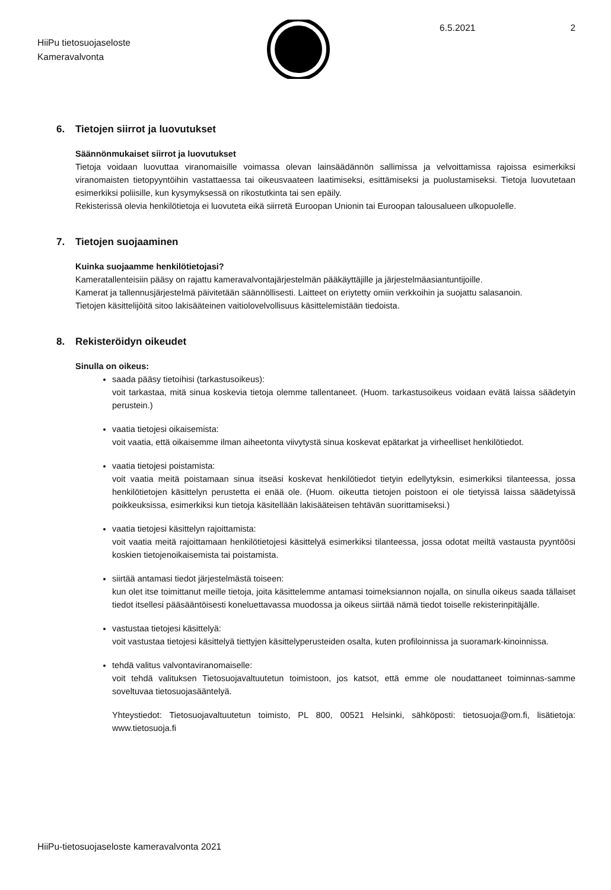HiiPu tietosuojaseloste
Kameravalvonta
6.5.2021 2
6. Tietojen siirrot ja luovutukset
Säännönmukaiset siirrot ja luovutukset
Tietoja voidaan luovuttaa viranomaisille voimassa olevan lainsäädännön sallimissa ja velvoittamissa rajoissa esimerkiksi viranomaisten tietopyyntöihin vastattaessa tai oikeusvaateen laatimiseksi, esittämiseksi ja puolustamiseksi. Tietoja luovutetaan esimerkiksi poliisille, kun kysymyksessä on rikostutkinta tai sen epäily.
Rekisterissä olevia henkilötietoja ei luovuteta eikä siirretä Euroopan Unionin tai Euroopan talousalueen ulkopuolelle.
7. Tietojen suojaaminen
Kuinka suojaamme henkilötietojasi?
Kameratallenteisiin pääsy on rajattu kameravalvontajärjestelmän pääkäyttäjille ja järjestelmäasiantuntijoille.
Kamerat ja tallennusjärjestelmä päivitetään säännöllisesti. Laitteet on eriytetty omiin verkkoihin ja suojattu salasanoin.
Tietojen käsittelijöitä sitoo lakisääteinen vaitiolovelvollisuus käsittelemistään tiedoista.
8. Rekisteröidyn oikeudet
Sinulla on oikeus:
saada pääsy tietoihisi (tarkastusoikeus):
voit tarkastaa, mitä sinua koskevia tietoja olemme tallentaneet. (Huom. tarkastusoikeus voidaan evätä laissa säädetyin perustein.)
vaatia tietojesi oikaisemista:
voit vaatia, että oikaisemme ilman aiheetonta viivytystä sinua koskevat epätarkat ja virheelliset henkilötiedot.
vaatia tietojesi poistamista:
voit vaatia meitä poistamaan sinua itseäsi koskevat henkilötiedot tietyin edellytyksin, esimerkiksi tilanteessa, jossa henkilötietojen käsittelyn perustetta ei enää ole. (Huom. oikeutta tietojen poistoon ei ole tietyissä laissa säädetyissä poikkeuksissa, esimerkiksi kun tietoja käsitellään lakisääteisen tehtävän suorittamiseksi.)
vaatia tietojesi käsittelyn rajoittamista:
voit vaatia meitä rajoittamaan henkilötietojesi käsittelyä esimerkiksi tilanteessa, jossa odotat meiltä vastausta pyyntöösi koskien tietojenoikaisemista tai poistamista.
siirtää antamasi tiedot järjestelmästä toiseen:
kun olet itse toimittanut meille tietoja, joita käsittelemme antamasi toimeksiannon nojalla, on sinulla oikeus saada tällaiset tiedot itsellesi pääsääntöisesti koneluettavassa muodossa ja oikeus siirtää nämä tiedot toiselle rekisterinpitäjälle.
vastustaa tietojesi käsittelyä:
voit vastustaa tietojesi käsittelyä tiettyjen käsittelyperusteiden osalta, kuten profiloinnissa ja suoramark-kinoinnissa.
tehdä valitus valvontaviranomaiselle:
voit tehdä valituksen Tietosuojavaltuutetun toimistoon, jos katsot, että emme ole noudattaneet toiminnas-samme soveltuvaa tietosuojasääntelyä.
Yhteystiedot: Tietosuojavaltuutetun toimisto, PL 800, 00521 Helsinki, sähköposti: tietosuoja@om.fi, lisätietoja: www.tietosuoja.fi
HiiPu-tietosuojaseloste kameravalvonta 2021